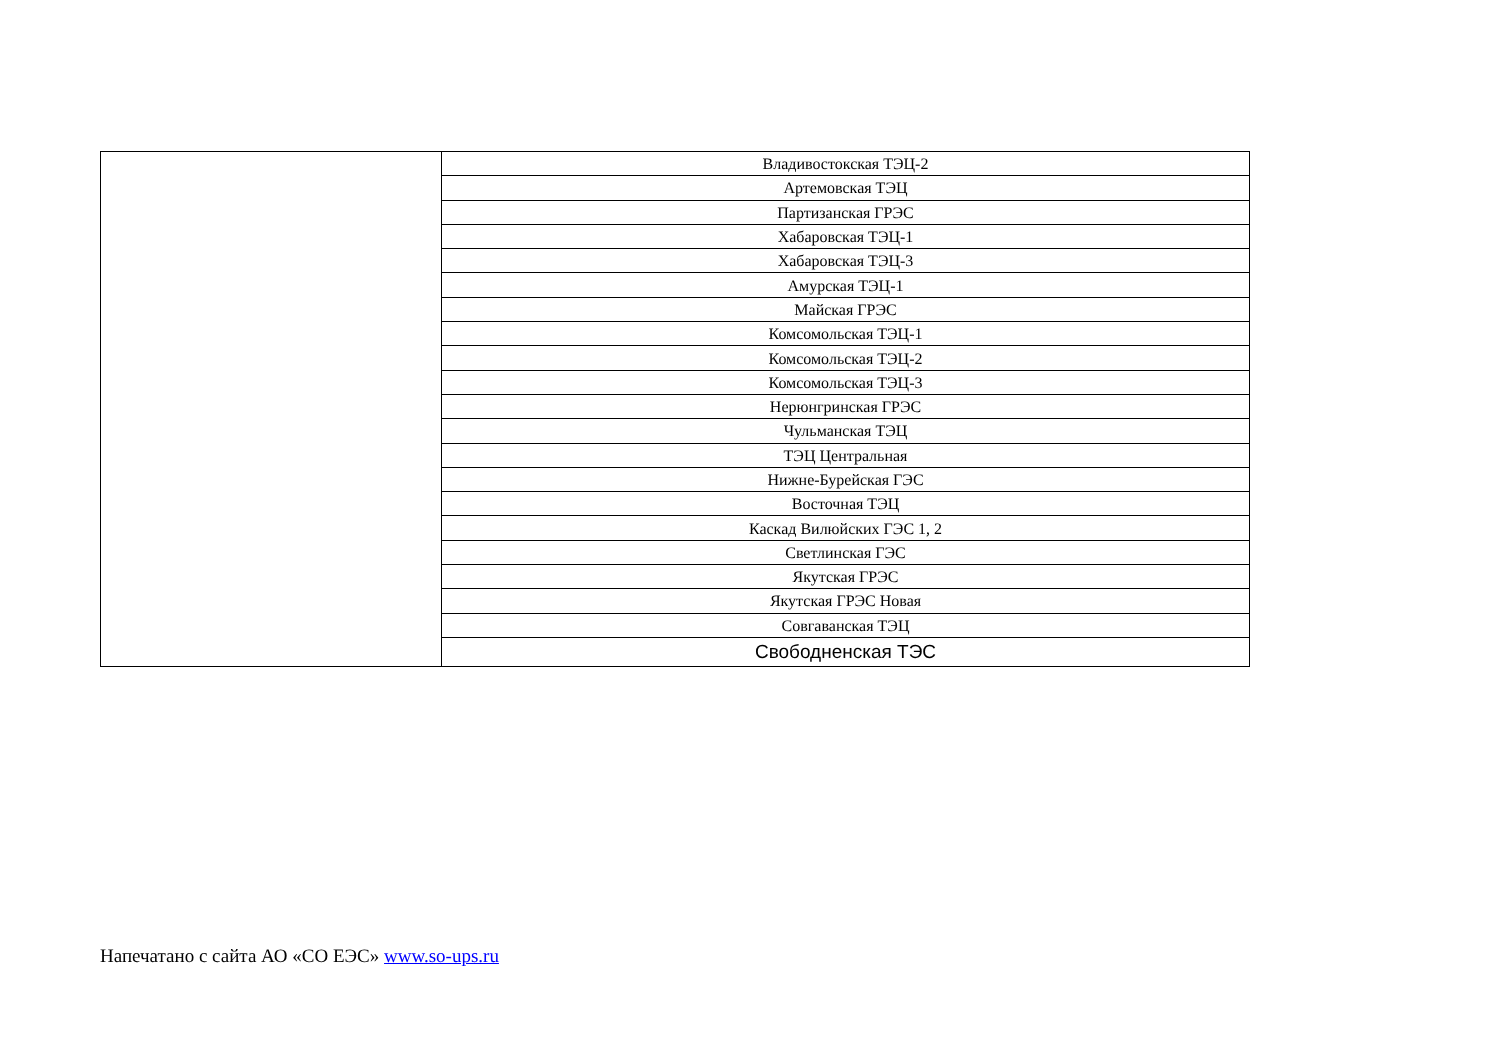| | Владивостокская ТЭЦ-2 |
| | Артемовская ТЭЦ |
| | Партизанская ГРЭС |
| | Хабаровская ТЭЦ-1 |
| | Хабаровская ТЭЦ-3 |
| | Амурская ТЭЦ-1 |
| | Майская ГРЭС |
| | Комсомольская ТЭЦ-1 |
| | Комсомольская ТЭЦ-2 |
| | Комсомольская ТЭЦ-3 |
| | Нерюнгринская ГРЭС |
| | Чульманская ТЭЦ |
| | ТЭЦ Центральная |
| | Нижне-Бурейская ГЭС |
| | Восточная ТЭЦ |
| | Каскад Вилюйских ГЭС 1, 2 |
| | Светлинская ГЭС |
| | Якутская ГРЭС |
| | Якутская ГРЭС Новая |
| | Совгаванская ТЭЦ |
| | Свободненская ТЭС |
Напечатано с сайта АО «СО ЕЭС» www.so-ups.ru